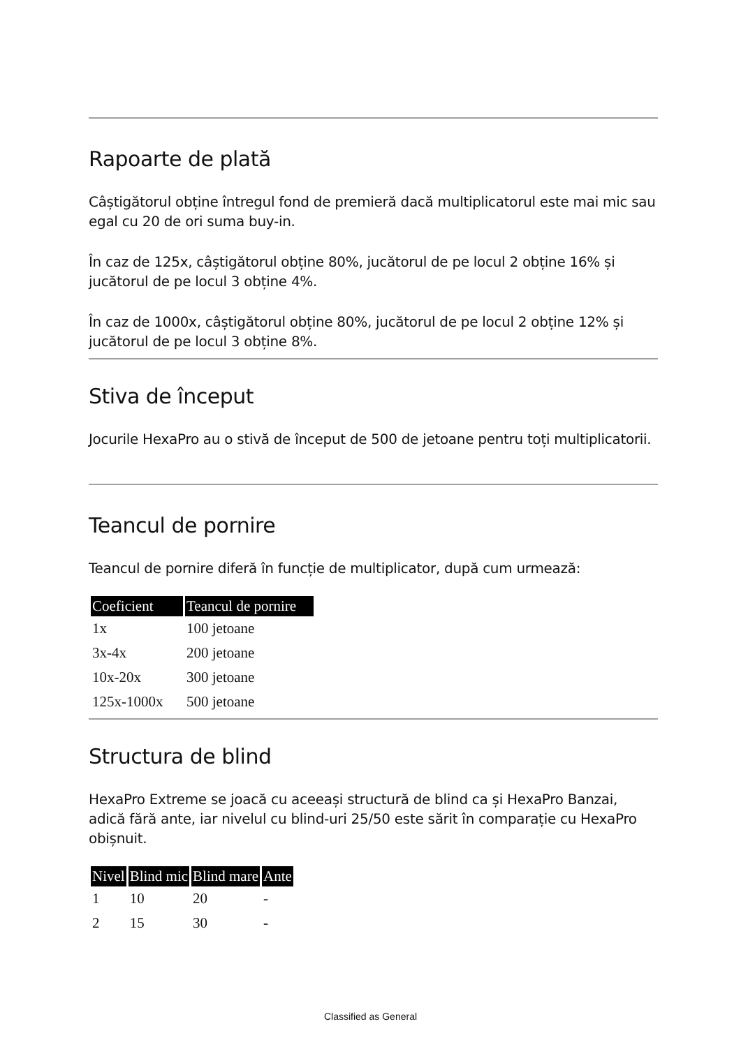Rapoarte de plată
Câștigătorul obține întregul fond de premieră dacă multiplicatorul este mai mic sau egal cu 20 de ori suma buy-in.
În caz de 125x, câștigătorul obține 80%, jucătorul de pe locul 2 obține 16% și jucătorul de pe locul 3 obține 4%.
În caz de 1000x, câștigătorul obține 80%, jucătorul de pe locul 2 obține 12% și jucătorul de pe locul 3 obține 8%.
Stiva de început
Jocurile HexaPro au o stivă de început de 500 de jetoane pentru toți multiplicatorii.
Teancul de pornire
Teancul de pornire diferă în funcție de multiplicator, după cum urmează:
| Coeficient | Teancul de pornire |
| --- | --- |
| 1x | 100 jetoane |
| 3x-4x | 200 jetoane |
| 10x-20x | 300 jetoane |
| 125x-1000x | 500 jetoane |
Structura de blind
HexaPro Extreme se joacă cu aceeași structură de blind ca și HexaPro Banzai, adică fără ante, iar nivelul cu blind-uri 25/50 este sărit în comparație cu HexaPro obișnuit.
| Nivel | Blind mic | Blind mare | Ante |
| --- | --- | --- | --- |
| 1 | 10 | 20 | - |
| 2 | 15 | 30 | - |
Classified as General